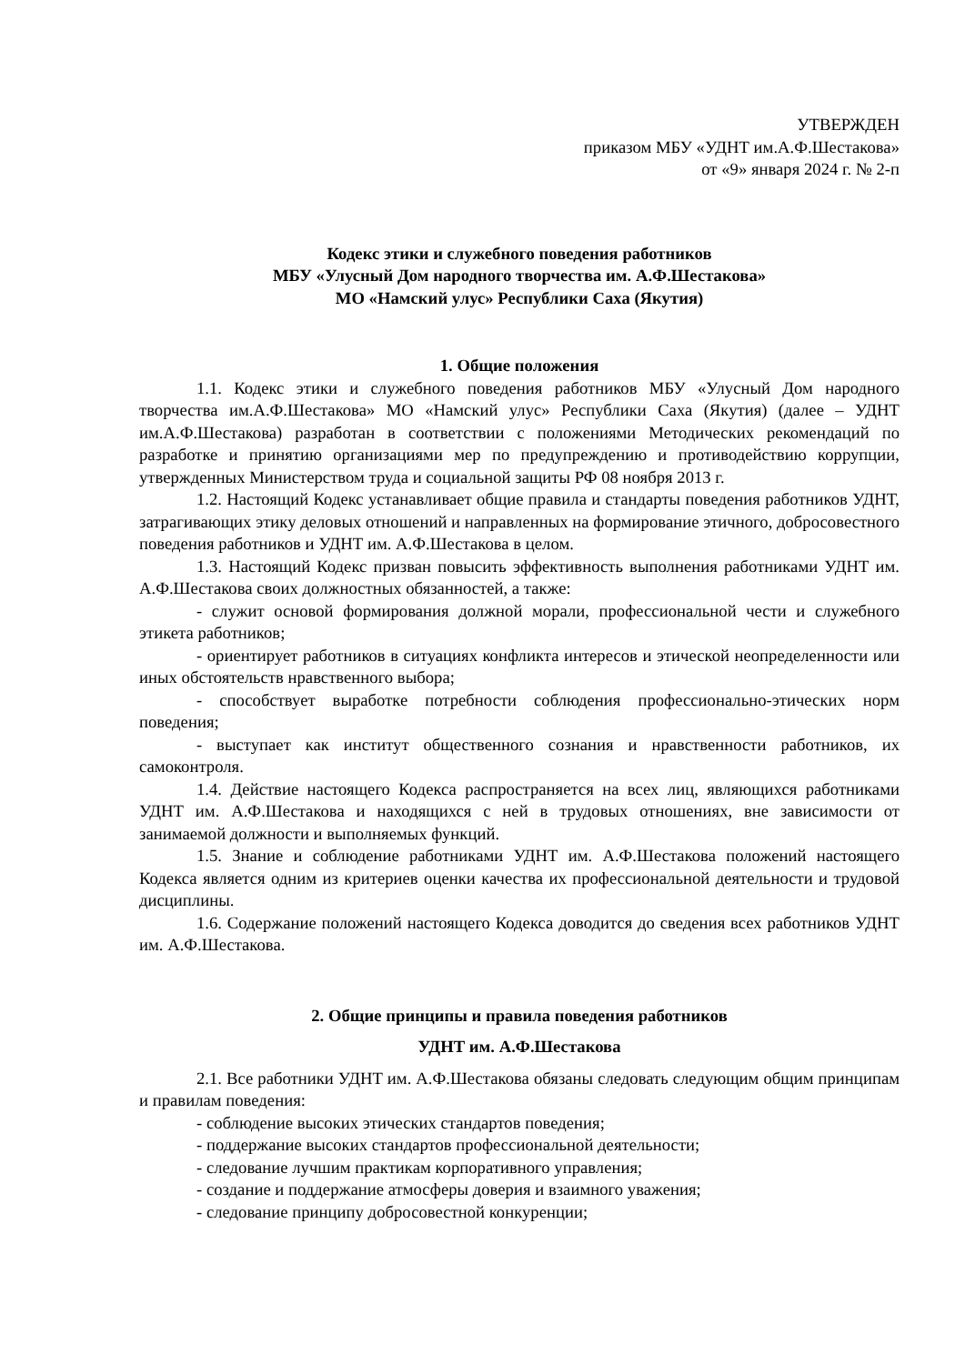УТВЕРЖДЕН
приказом МБУ «УДНТ им.А.Ф.Шестакова»
от «9» января 2024 г. № 2-п
Кодекс этики и служебного поведения работников
МБУ «Улусный Дом народного творчества им. А.Ф.Шестакова»
МО «Намский улус» Республики Саха (Якутия)
1. Общие положения
1.1. Кодекс этики и служебного поведения работников МБУ «Улусный Дом народного творчества им.А.Ф.Шестакова» МО «Намский улус» Республики Саха (Якутия) (далее – УДНТ им.А.Ф.Шестакова) разработан в соответствии с положениями Методических рекомендаций по разработке и принятию организациями мер по предупреждению и противодействию коррупции, утвержденных Министерством труда и социальной защиты РФ 08 ноября 2013 г.
1.2. Настоящий Кодекс устанавливает общие правила и стандарты поведения работников УДНТ, затрагивающих этику деловых отношений и направленных на формирование этичного, добросовестного поведения работников и УДНТ им. А.Ф.Шестакова в целом.
1.3. Настоящий Кодекс призван повысить эффективность выполнения работниками УДНТ им. А.Ф.Шестакова своих должностных обязанностей, а также:
- служит основой формирования должной морали, профессиональной чести и служебного этикета работников;
- ориентирует работников в ситуациях конфликта интересов и этической неопределенности или иных обстоятельств нравственного выбора;
- способствует выработке потребности соблюдения профессионально-этических норм поведения;
- выступает как институт общественного сознания и нравственности работников, их самоконтроля.
1.4. Действие настоящего Кодекса распространяется на всех лиц, являющихся работниками УДНТ им. А.Ф.Шестакова и находящихся с ней в трудовых отношениях, вне зависимости от занимаемой должности и выполняемых функций.
1.5. Знание и соблюдение работниками УДНТ им. А.Ф.Шестакова положений настоящего Кодекса является одним из критериев оценки качества их профессиональной деятельности и трудовой дисциплины.
1.6. Содержание положений настоящего Кодекса доводится до сведения всех работников УДНТ им. А.Ф.Шестакова.
2. Общие принципы и правила поведения работников
УДНТ им. А.Ф.Шестакова
2.1. Все работники УДНТ им. А.Ф.Шестакова обязаны следовать следующим общим принципам и правилам поведения:
- соблюдение высоких этических стандартов поведения;
- поддержание высоких стандартов профессиональной деятельности;
- следование лучшим практикам корпоративного управления;
- создание и поддержание атмосферы доверия и взаимного уважения;
- следование принципу добросовестной конкуренции;